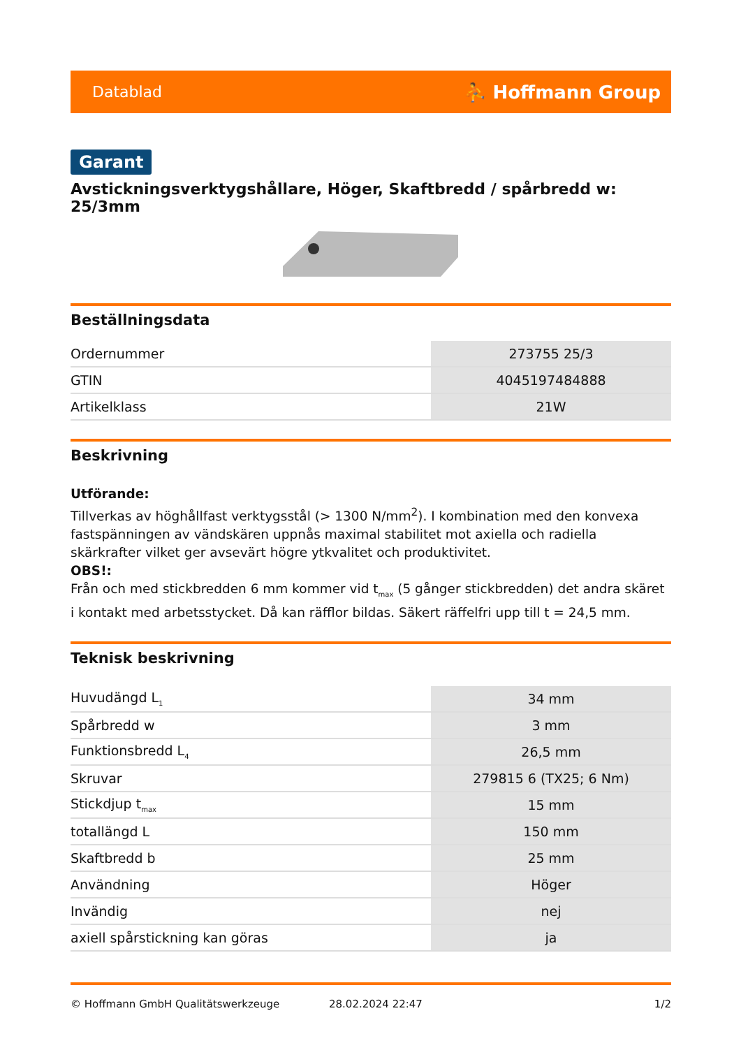Datablad ⛹ Hoffmann Group
Garant
Avsticknings­verktygshållare, Höger, Skaftbredd / spårbredd w: 25/3mm
Beställningsdata
| Ordernummer | 273755 25/3 |
| GTIN | 4045197484888 |
| Artikelklass | 21W |
Beskrivning
Utförande:
Tillverkas av höghållfast verktygsstål (> 1300 N/mm<sup>2</sup>). I kombination med den konvexa fastspänningen av vändskären uppnås maximal stabilitet mot axiella och radiella skärkrafter vilket ger avsevärt högre ytkvalitet och produktivitet.
OBS!:
Från och med stickbredden 6 mm kommer vid t<sub>max</sub> (5 gånger stickbredden) det andra skäret i kontakt med arbetsstycket. Då kan räfflor bildas. Säkert räffelfri upp till t = 24,5 mm.
Teknisk beskrivning
| Huvudängd L<sub>1</sub> | 34 mm |
| Spårbredd w | 3 mm |
| Funktionsbredd L<sub>4</sub> | 26,5 mm |
| Skruvar | 279815 6 (TX25; 6 Nm) |
| Stickdjup t<sub>max</sub> | 15 mm |
| totallängd L | 150 mm |
| Skaftbredd b | 25 mm |
| Användning | Höger |
| Invändig | nej |
| axiell spårstickning kan göras | ja |
© Hoffmann GmbH Qualitätswerkzeuge 28.02.2024 22:47 1/2